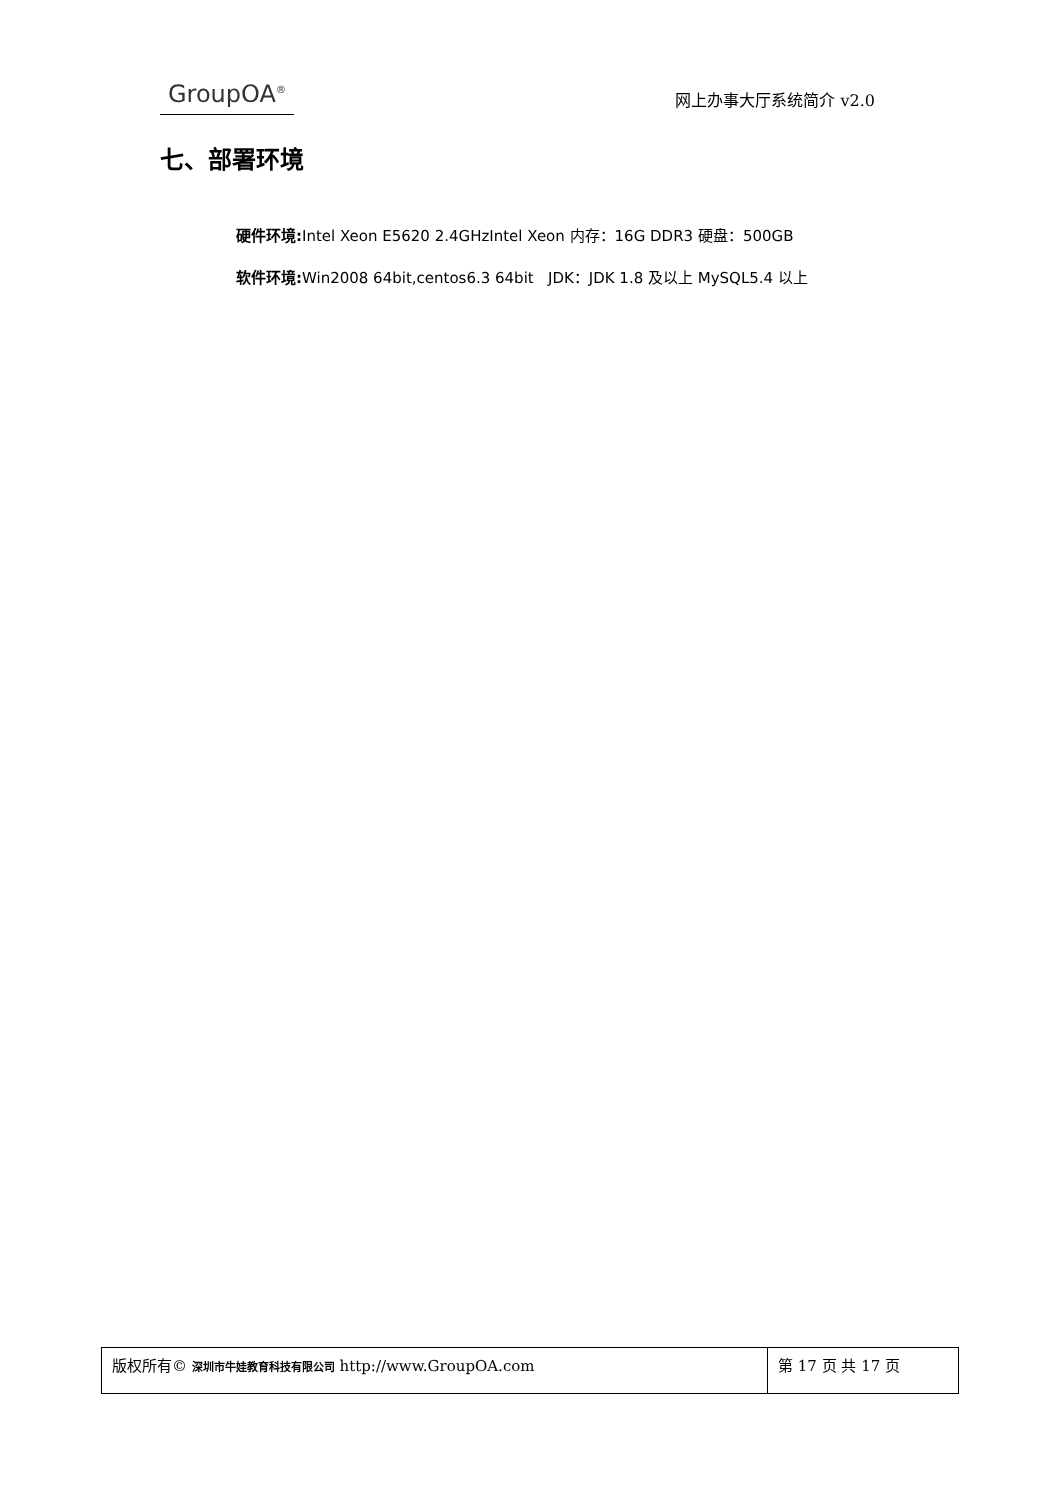GroupOA<sup>®</sup>
网上办事大厅系统简介 v2.0
七、部署环境
硬件环境: Intel Xeon E5620 2.4GHzIntel Xeon 内存：16G DDR3 硬盘：500GB
软件环境: Win2008 64bit,centos6.3 64bit JDK：JDK 1.8 及以上 MySQL5.4 以上
| 版权所有© 深圳市牛娃教育科技有限公司 http://www.GroupOA.com | 第 17 页 共 17 页 |